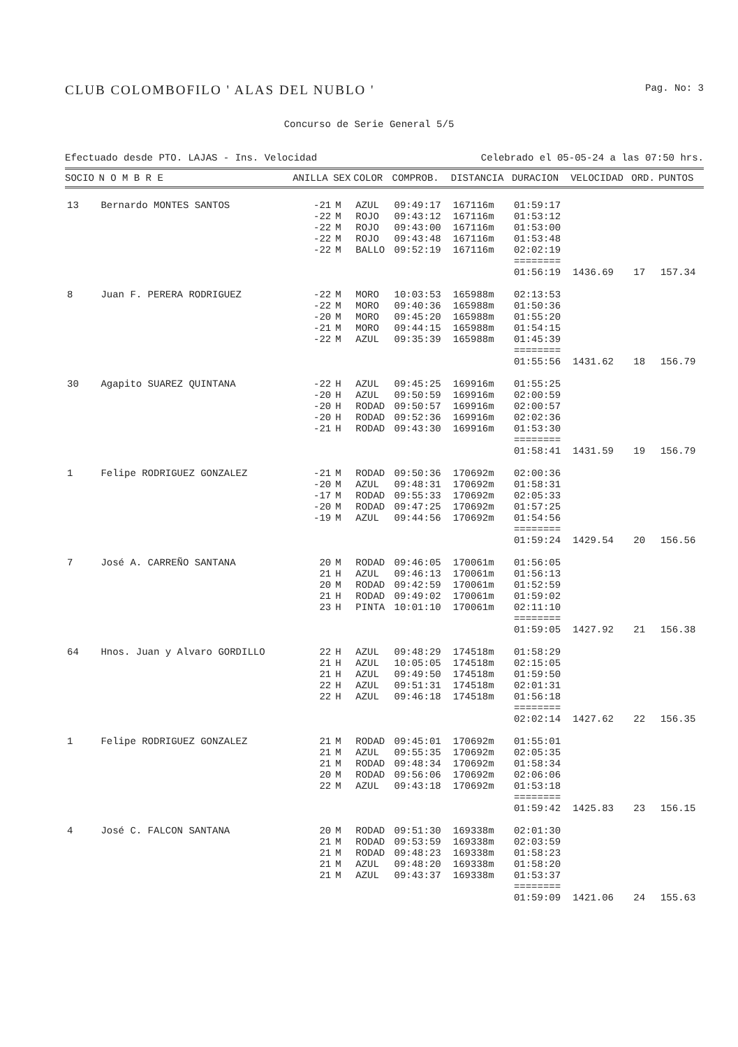CLUB COLOMBOFILO ' ALAS DEL NUBLO '
Pag. No: 3
Concurso de Serie General 5/5
Efectuado desde PTO. LAJAS - Ins. Velocidad Celebrado el 05-05-24 a las 07:50 hrs.
| SOCIO | N O M B R E | ANILLA | SEX | COLOR | COMPROB. | DISTANCIA | DURACION | VELOCIDAD | ORD. | PUNTOS |
| --- | --- | --- | --- | --- | --- | --- | --- | --- | --- | --- |
| 13 | Bernardo MONTES SANTOS | -21 -22 -22 -22 -22 | M M M M M | AZUL ROJO ROJO ROJO BALLO | 09:49:17 09:43:12 09:43:00 09:43:48 09:52:19 | 167116m 167116m 167116m 167116m 167116m | 01:59:17 01:53:12 01:53:00 01:53:48 02:02:19 ======== 01:56:19 | 1436.69 | 17 | 157.34 |
| 8 | Juan F. PERERA RODRIGUEZ | -22 -22 -20 -21 -22 | M M M M M | MORO MORO MORO MORO AZUL | 10:03:53 09:40:36 09:45:20 09:44:15 09:35:39 | 165988m 165988m 165988m 165988m 165988m | 02:13:53 01:50:36 01:55:20 01:54:15 01:45:39 ======== 01:55:56 | 1431.62 | 18 | 156.79 |
| 30 | Agapito SUAREZ QUINTANA | -22 -20 -20 -20 -21 | H H H H H | AZUL AZUL RODAD RODAD RODAD | 09:45:25 09:50:59 09:50:57 09:52:36 09:43:30 | 169916m 169916m 169916m 169916m 169916m | 01:55:25 02:00:59 02:00:57 02:02:36 01:53:30 ======== 01:58:41 | 1431.59 | 19 | 156.79 |
| 1 | Felipe RODRIGUEZ GONZALEZ | -21 -20 -17 -20 -19 | M M M M M | RODAD AZUL RODAD RODAD AZUL | 09:50:36 09:48:31 09:55:33 09:47:25 09:44:56 | 170692m 170692m 170692m 170692m 170692m | 02:00:36 01:58:31 02:05:33 01:57:25 01:54:56 ======== 01:59:24 | 1429.54 | 20 | 156.56 |
| 7 | José A. CARREÑO SANTANA | 20 21 20 21 23 | M H M H H | RODAD AZUL RODAD RODAD PINTA | 09:46:05 09:46:13 09:42:59 09:49:02 10:01:10 | 170061m 170061m 170061m 170061m 170061m | 01:56:05 01:56:13 01:52:59 01:59:02 02:11:10 ======== 01:59:05 | 1427.92 | 21 | 156.38 |
| 64 | Hnos. Juan y Alvaro GORDILLO | 22 21 21 22 22 | H H H H H | AZUL AZUL AZUL AZUL AZUL | 09:48:29 10:05:05 09:49:50 09:51:31 09:46:18 | 174518m 174518m 174518m 174518m 174518m | 01:58:29 02:15:05 01:59:50 02:01:31 01:56:18 ======== 02:02:14 | 1427.62 | 22 | 156.35 |
| 1 | Felipe RODRIGUEZ GONZALEZ | 21 21 21 20 22 | M M M M M | RODAD AZUL RODAD RODAD AZUL | 09:45:01 09:55:35 09:48:34 09:56:06 09:43:18 | 170692m 170692m 170692m 170692m 170692m | 01:55:01 02:05:35 01:58:34 02:06:06 01:53:18 ======== 01:59:42 | 1425.83 | 23 | 156.15 |
| 4 | José C. FALCON SANTANA | 20 21 21 21 21 | M M M M M | RODAD RODAD RODAD AZUL AZUL | 09:51:30 09:53:59 09:48:23 09:48:20 09:43:37 | 169338m 169338m 169338m 169338m 169338m | 02:01:30 02:03:59 01:58:23 01:58:20 01:53:37 ======== 01:59:09 | 1421.06 | 24 | 155.63 |